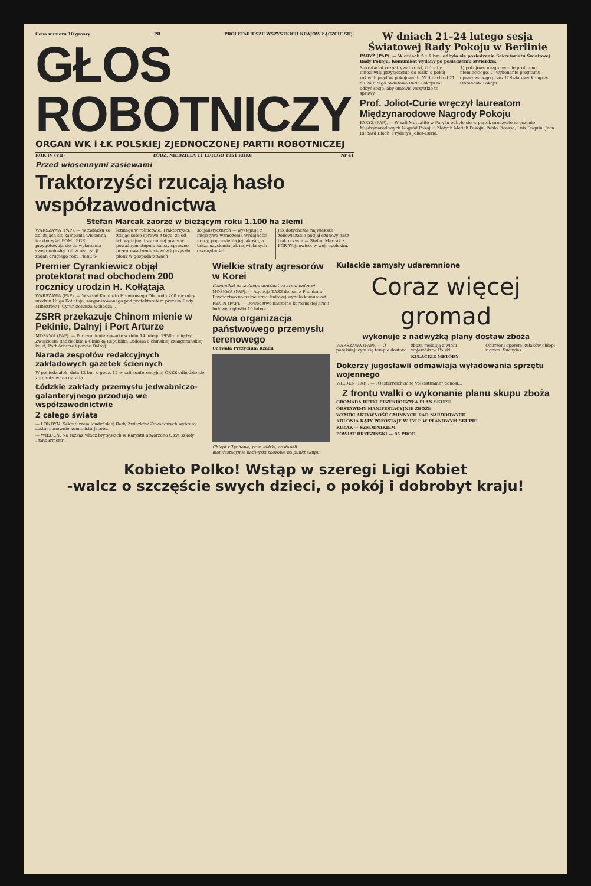Cena numeru 10 groszy PR PROLETARIUSZE WSZYSTKICH KRAJÓW ŁĄCZCIE SIĘ!
GŁOS ROBOTNICZY
ORGAN WK i ŁK POLSKIEJ ZJEDNOCZONEJ PARTII ROBOTNICZEJ
ROK IV (VII) ŁÓDŹ, NIEDZIELA 11 LUTEGO 1951 ROKU Nr 41
Przed wiosennymi zasiewami
Traktorzyści rzucają hasło współzawodnictwa
Stefan Marcak zaorze w bieżącym roku 1.100 ha ziemi
WARSZAWA (PAP). — W związku ze zbliżającą się kampanią wiosenną traktorzyści POM i PGR przygotowują się do wykonania swej doniosłej roli w realizacji zadań drugiego roku Planu 6-letniego w rolnictwie. Traktorzyści, zdając sobie sprawę z tego, że od ich wydajnej i starannej pracy w poważnym stopniu zależy sprawne przeprowadzenie siewów i przyszłe plony w gospodarstwach socjalistycznych — występują z inicjatywą wzmożenia wydajności pracy, poprawienia jej jakości, a także uzyskania jak największych oszczędności.
Jak dotychczas największe zobowiązanie podjął czołowy nasz traktorzysta — Stefan Marcak z PGR Wojnowice, w woj. opolskim.
W dniach 21–24 lutego sesja Światowej Rady Pokoju w Berlinie
PARYŻ (PAP). — W dniach 5 i 6 bm. odbyło się posiedzenie Sekretariatu Światowej Rady Pokoju. Komunikat wydany po posiedzeniu stwierdza:
Sekretariat rozpatrywał kroki, które by umożliwiły przyłączenie do walki o pokój różnych prądów pokojowych. W dniach od 21 do 24 lutego Światowa Rada Pokoju ma odbyć sesję, aby omówić wszystkie te sprawy.
1) pokojowe uregulowanie problemu niemieckiego. 2) wykonanie programu opracowanego przez II Światowy Kongres Obrońców Pokoju.
Prof. Joliot-Curie wręczył laureatom Międzynarodowe Nagrody Pokoju
PARYŻ (PAP). — W sali Mutualite w Paryżu odbyło się w piątek uroczyste wręczenie Międzynarodowych Nagród Pokoju i Złotych Medali Pokoju. Pablo Picasso, Luis Daquin, Jean Richard Bloch, Fryderyk Joliot-Curie.
Premier Cyrankiewicz objął protektorat nad obchodem 200 rocznicy urodzin H. Kołłątaja
WARSZAWA (PAP). — W skład Komitetu Honorowego Obchodu 200 rocznicy urodzin Hugo Kołłątaja, zorganizowanego pod protektoratem prezesa Rady Ministrów J. Cyrankiewicza wchodzą...
ZSRR przekazuje Chinom mienie w Pekinie, Dalnyj i Port Arturze
MOSKWA (PAP). — Porozumienie zawarte w dniu 14 lutego 1950 r. między Związkiem Radzieckim a Chińską Republiką Ludową o chińskiej czangczuńskiej kolei, Port Arturze i porcie Dalnyj...
Narada zespołów redakcyjnych zakładowych gazetek ściennych
W poniedziałek, dnia 12 bm. o godz. 12 w sali konferencyjnej ORZZ odbędzie się zorganizowana narada.
Łódzkie zakłady przemysłu jedwabniczo-galanteryjnego przodują we współzawodnictwie
Z całego świata
— LONDYN. Sekretarzem londyńskiej Rady Związków Zawodowych wybrany został ponownie komunista Jacobs.
— WIEDEŃ. Na rozkaz władz brytyjskich w Karyntii utworzono t. zw. szkoły „żandarmerii".
Wielkie straty agresorów w Korei
Komunikat naczelnego dowództwa armii ludowej
MOSKWA (PAP). — Agencja TASS donosi z Phenianu: Dowództwo naczelne armii ludowej wydało komunikat.
PEKIN (PAP). — Dowództwo naczelne koreańskiej armii ludowej ogłosiło 10 lutego.
Nowa organizacja państwowego przemysłu terenowego
Uchwała Prezydium Rządu
Chłopi z Tychowa, pow. łódzki, odstawili manifestacyjnie nadwyżki zbożowe na punkt skupu
Kułackie zamysły udaremnione
Coraz więcej gromad
wykonuje z nadwyżką plany dostaw zboża
WARSZAWA (PAP). — O potężniejącym się tempie dostaw zboża meldują z wielu województw Polski.
KUŁACKIE METODY
Oburzeni oporem kułaków chłopi z grom. Suchylas.
Dokerzy jugosławii odmawiają wyładowania sprzętu wojennego
WIEDEŃ (PAP). — „Oesterreichische Volksstimme" donosi...
Z frontu walki o wykonanie planu skupu zboża
GROMADA RETKI PRZEKROCZYŁA PLAN SKUPU
ODSTAWIMY MANIFESTACYJNIE ZBOŻE
WZMÓC AKTYWNOŚĆ GMINNYCH RAD NARODOWYCH
KOLONIA KĄTY POZOSTAJE W TYLE W PLANOWYM SKUPIE
KUŁAK — SZKODNIKIEM
POWIAT BRZEZIŃSKI — 85 PROC.
Kobieto Polko! Wstąp w szeregi Ligi Kobiet
-walcz o szczęście swych dzieci, o pokój i dobrobyt kraju!